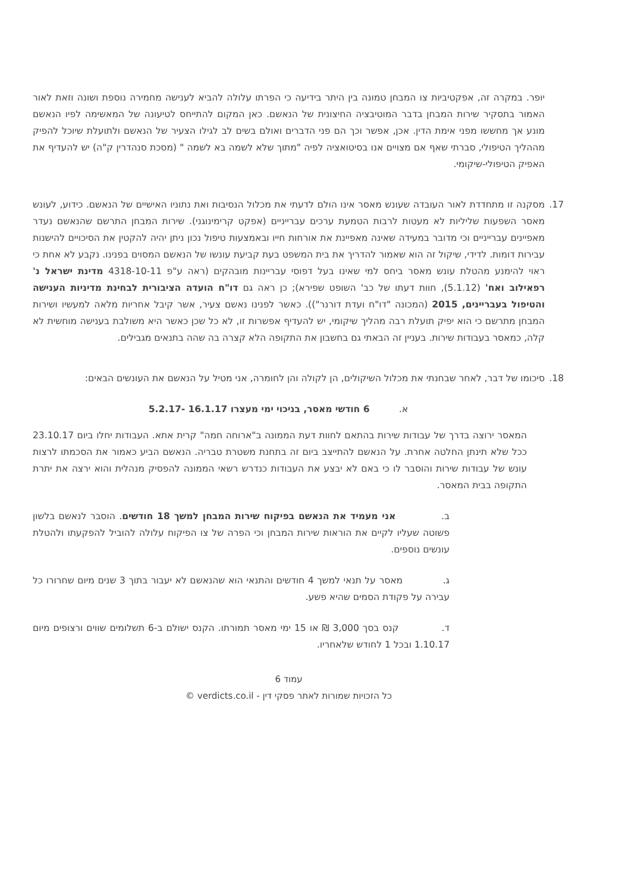יופר. במקרה זה, אפקטיביות צו המבחן טמונה בין היתר בידיעה כי הפרתו עלולה להביא לענישה מחמירה נוספת ושונה וזאת לאור האמור בתסקיר שירות המבחן בדבר המוטיבציה החיצונית של הנאשם. כאן המקום להתייחס לטיעונה של המאשימה לפיו הנאשם מונע אך מחששו מפני אימת הדין. אכן, אפשר וכך הם פני הדברים ואולם בשים לב לגילו הצעיר של הנאשם ולתועלת שיוכל להפיק מההליך הטיפולי, סברתי שאף אם מצויים אנו בסיטואציה לפיה "מתוך שלא לשמה בא לשמה " (מסכת סנהדרין ק"ה) יש להעדיף את האפיק הטיפולי-שיקומי.
17. מסקנה זו מתחדדת לאור העובדה שעונש מאסר אינו הולם לדעתי את מכלול הנסיבות ואת נתוניו האישיים של הנאשם. כידוע, לעונש מאסר השפעות שליליות לא מעטות לרבות הטמעת ערכים עברייניים (אפקט קרימינוגני). שירות המבחן התרשם שהנאשם נעדר מאפיינים עברייניים וכי מדובר במעידה שאינה מאפיינת את אורחות חייו ובאמצעות טיפול נכון ניתן יהיה להקטין את הסיכויים להישנות עבירות דומות. לדידי, שיקול זה הוא שאמור להדריך את בית המשפט בעת קביעת עונשו של הנאשם המסוים בפנינו. נקבע לא אחת כי ראוי להימנע מהטלת עונש מאסר ביחס למי שאינו בעל דפוסי עבריינות מובהקים (ראה ע"פ 4318-10-11 מדינת ישראל נ' רפאילוב ואח' (5.1.12), חוות דעתו של כב' השופט שפירא); כן ראה גם דו"ח הועדה הציבורית לבחינת מדיניות הענישה והטיפול בעבריינים, 2015 (המכונה "דו"ח ועדת דורנר")). כאשר לפנינו נאשם צעיר, אשר קיבל אחריות מלאה למעשיו ושירות המבחן מתרשם כי הוא יפיק תועלת רבה מהליך שיקומי, יש להעדיף אפשרות זו, לא כל שכן כאשר היא משולבת בענישה מוחשית לא קלה, כמאסר בעבודות שירות. בעניין זה הבאתי גם בחשבון את התקופה הלא קצרה בה שהה בתנאים מגבילים.
18. סיכומו של דבר, לאחר שבחנתי את מכלול השיקולים, הן לקולה והן לחומרה, אני מטיל על הנאשם את העונשים הבאים:
א. 6 חודשי מאסר, בניכוי ימי מעצרו 16.1.17 -5.2.17
המאסר ירוצה בדרך של עבודות שירות בהתאם לחוות דעת הממונה ב"ארוחה חמה" קרית אתא. העבודות יחלו ביום 23.10.17 ככל שלא תינתן החלטה אחרת. על הנאשם להתייצב ביום זה בתחנת משטרת טבריה. הנאשם הביע כאמור את הסכמתו לרצות עונש של עבודות שירות והוסבר לו כי באם לא יבצע את העבודות כנדרש רשאי הממונה להפסיק מנהלית והוא ירצה את יתרת התקופה בבית המאסר.
ב. אני מעמיד את הנאשם בפיקוח שירות המבחן למשך 18 חודשים. הוסבר לנאשם בלשון פשוטה שעליו לקיים את הוראות שירות המבחן וכי הפרה של צו הפיקוח עלולה להוביל להפקעתו ולהטלת עונשים נוספים.
ג. מאסר על תנאי למשך 4 חודשים והתנאי הוא שהנאשם לא יעבור בתוך 3 שנים מיום שחרורו כל עבירה על פקודת הסמים שהיא פשע.
ד. קנס בסך 3,000 ₪ או 15 ימי מאסר תמורתו. הקנס ישולם ב-6 תשלומים שווים ורצופים מיום 1.10.17 ובכל 1 לחודש שלאחריו.
עמוד 6
כל הזכויות שמורות לאתר פסקי דין - verdicts.co.il ©